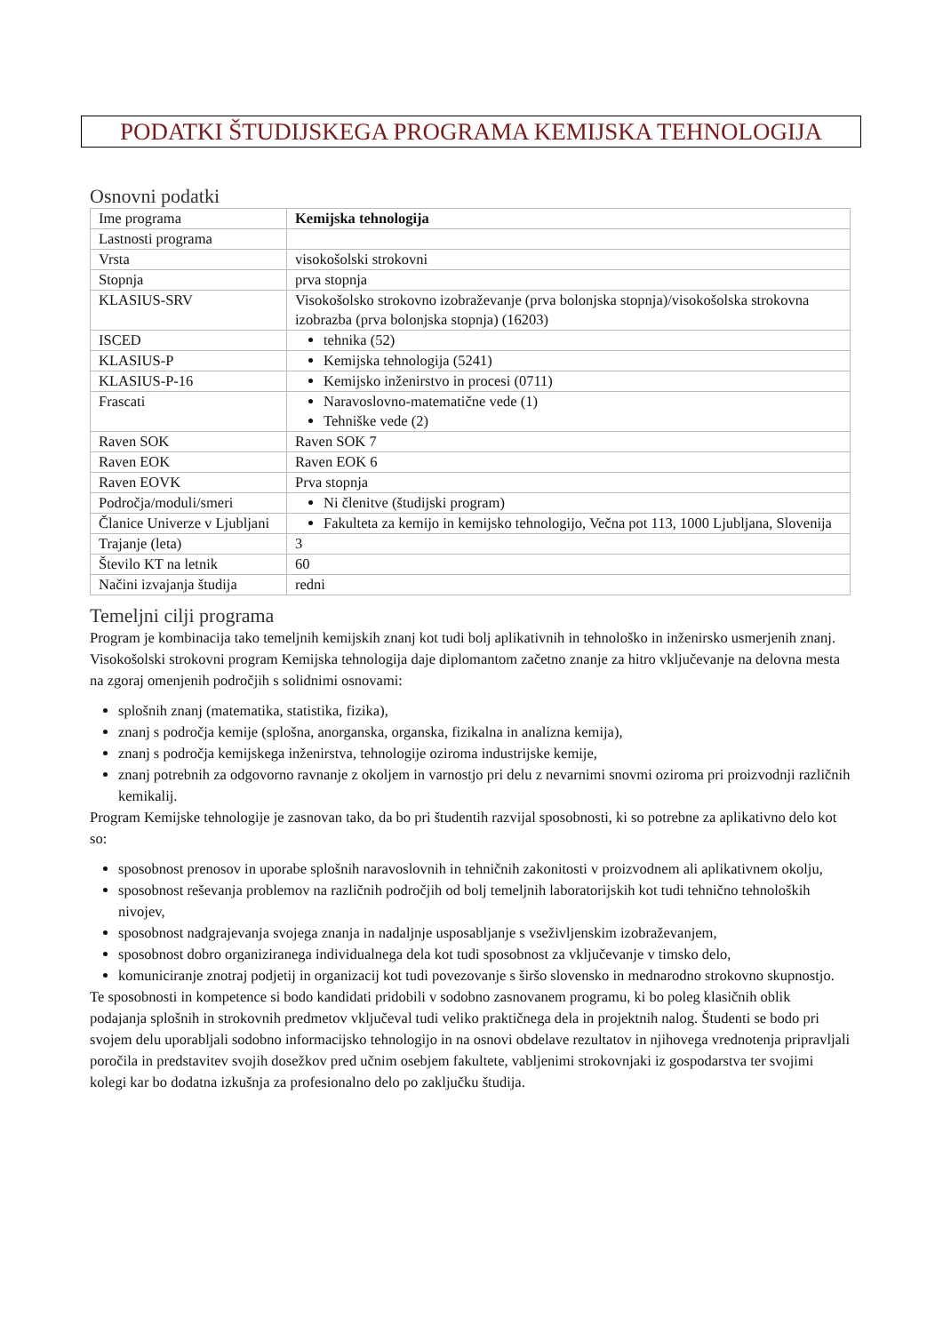PODATKI ŠTUDIJSKEGA PROGRAMA KEMIJSKA TEHNOLOGIJA
Osnovni podatki
| Ime programa | Kemijska tehnologija |
| Lastnosti programa | |
| Vrsta | visokošolski strokovni |
| Stopnja | prva stopnja |
| KLASIUS-SRV | Visokošolsko strokovno izobraževanje (prva bolonjska stopnja)/visokošolska strokovna izobrazba (prva bolonjska stopnja) (16203) |
| ISCED | tehnika (52) |
| KLASIUS-P | Kemijska tehnologija (5241) |
| KLASIUS-P-16 | Kemijsko inženirstvo in procesi (0711) |
| Frascati | Naravoslovno-matematične vede (1) Tehniške vede (2) |
| Raven SOK | Raven SOK 7 |
| Raven EOK | Raven EOK 6 |
| Raven EOVK | Prva stopnja |
| Področja/moduli/smeri | Ni členitve (študijski program) |
| Članice Univerze v Ljubljani | Fakulteta za kemijo in kemijsko tehnologijo, Večna pot 113, 1000 Ljubljana, Slovenija |
| Trajanje (leta) | 3 |
| Število KT na letnik | 60 |
| Načini izvajanja študija | redni |
Temeljni cilji programa
Program je kombinacija tako temeljnih kemijskih znanj kot tudi bolj aplikativnih in tehnološko in inženirsko usmerjenih znanj.
Visokošolski strokovni program Kemijska tehnologija daje diplomantom začetno znanje za hitro vključevanje na delovna mesta na zgoraj omenjenih področjih s solidnimi osnovami:
splošnih znanj (matematika, statistika, fizika),
znanj s področja kemije (splošna, anorganska, organska, fizikalna in analizna kemija),
znanj s področja kemijskega inženirstva, tehnologije oziroma industrijske kemije,
znanj potrebnih za odgovorno ravnanje z okoljem in varnostjo pri delu z nevarnimi snovmi oziroma pri proizvodnji različnih kemikalij.
Program Kemijske tehnologije je zasnovan tako, da bo pri študentih razvijal sposobnosti, ki so potrebne za aplikativno delo kot so:
sposobnost prenosov in uporabe splošnih naravoslovnih in tehničnih zakonitosti v proizvodnem ali aplikativnem okolju,
sposobnost reševanja problemov na različnih področjih od bolj temeljnih laboratorijskih kot tudi tehnično tehnoloških nivojev,
sposobnost nadgrajevanja svojega znanja in nadaljnje usposabljanje s vseživljenskim izobraževanjem,
sposobnost dobro organiziranega individualnega dela kot tudi sposobnost za vključevanje v timsko delo,
komuniciranje znotraj podjetij in organizacij kot tudi povezovanje s širšo slovensko in mednarodno strokovno skupnostjo.
Te sposobnosti in kompetence si bodo kandidati pridobili v sodobno zasnovanem programu, ki bo poleg klasičnih oblik podajanja splošnih in strokovnih predmetov vključeval tudi veliko praktičnega dela in projektnih nalog. Študenti se bodo pri svojem delu uporabljali sodobno informacijsko tehnologijo in na osnovi obdelave rezultatov in njihovega vrednotenja pripravljali poročila in predstavitev svojih dosežkov pred učnim osebjem fakultete, vabljenimi strokovnjaki iz gospodarstva ter svojimi kolegi kar bo dodatna izkušnja za profesionalno delo po zaključku študija.